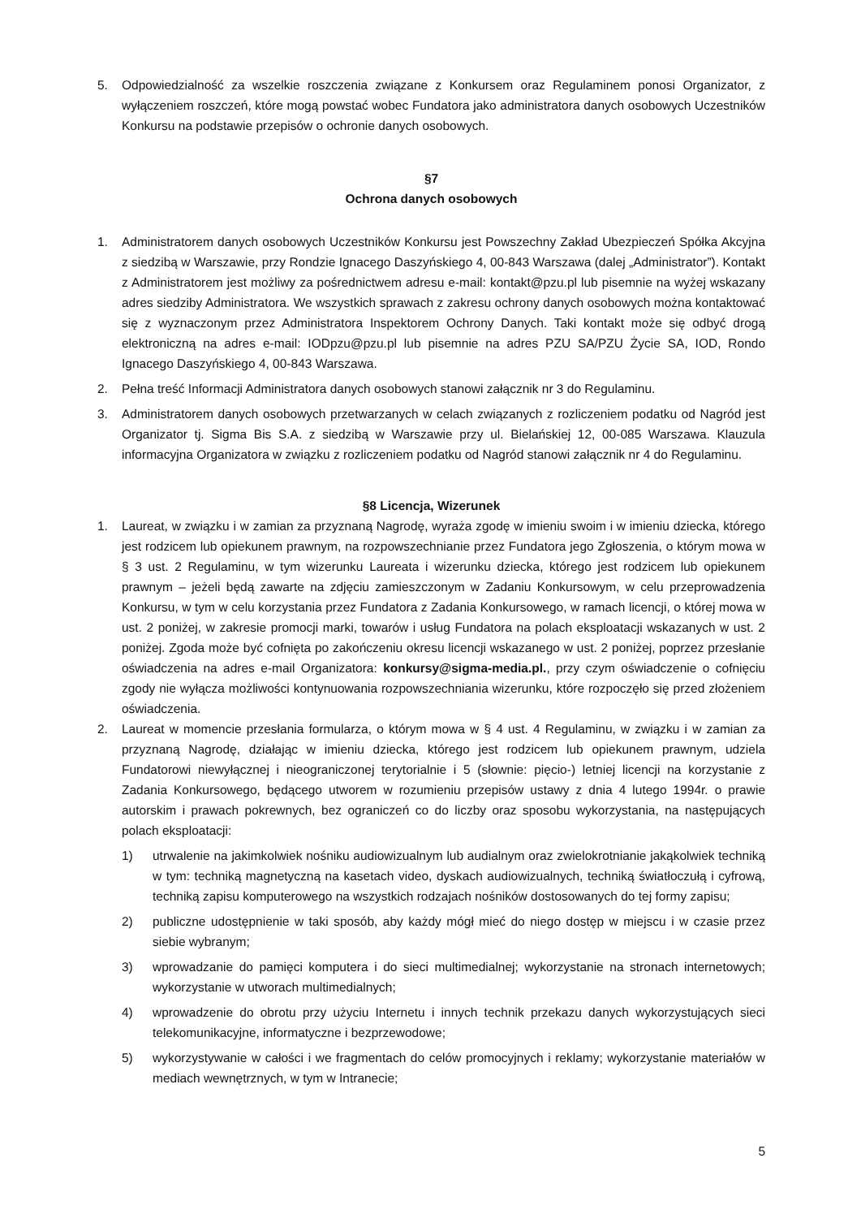5. Odpowiedzialność za wszelkie roszczenia związane z Konkursem oraz Regulaminem ponosi Organizator, z wyłączeniem roszczeń, które mogą powstać wobec Fundatora jako administratora danych osobowych Uczestników Konkursu na podstawie przepisów o ochronie danych osobowych.
§7
Ochrona danych osobowych
1. Administratorem danych osobowych Uczestników Konkursu jest Powszechny Zakład Ubezpieczeń Spółka Akcyjna z siedzibą w Warszawie, przy Rondzie Ignacego Daszyńskiego 4, 00-843 Warszawa (dalej „Administrator”). Kontakt z Administratorem jest możliwy za pośrednictwem adresu e-mail: kontakt@pzu.pl lub pisemnie na wyżej wskazany adres siedziby Administratora. We wszystkich sprawach z zakresu ochrony danych osobowych można kontaktować się z wyznaczonym przez Administratora Inspektorem Ochrony Danych. Taki kontakt może się odbyć drogą elektroniczną na adres e-mail: IODpzu@pzu.pl lub pisemnie na adres PZU SA/PZU Życie SA, IOD, Rondo Ignacego Daszyńskiego 4, 00-843 Warszawa.
2. Pełna treść Informacji Administratora danych osobowych stanowi załącznik nr 3 do Regulaminu.
3. Administratorem danych osobowych przetwarzanych w celach związanych z rozliczeniem podatku od Nagród jest Organizator tj. Sigma Bis S.A. z siedzibą w Warszawie przy ul. Bielańskiej 12, 00-085 Warszawa. Klauzula informacyjna Organizatora w związku z rozliczeniem podatku od Nagród stanowi załącznik nr 4 do Regulaminu.
§8 Licencja, Wizerunek
1. Laureat, w związku i w zamian za przyznaną Nagrodę, wyraża zgodę w imieniu swoim i w imieniu dziecka, którego jest rodzicem lub opiekunem prawnym, na rozpowszechnianie przez Fundatora jego Zgłoszenia, o którym mowa w § 3 ust. 2 Regulaminu, w tym wizerunku Laureata i wizerunku dziecka, którego jest rodzicem lub opiekunem prawnym – jeżeli będą zawarte na zdjęciu zamieszczonym w Zadaniu Konkursowym, w celu przeprowadzenia Konkursu, w tym w celu korzystania przez Fundatora z Zadania Konkursowego, w ramach licencji, o której mowa w ust. 2 poniżej, w zakresie promocji marki, towarów i usług Fundatora na polach eksploatacji wskazanych w ust. 2 poniżej. Zgoda może być cofnięta po zakończeniu okresu licencji wskazanego w ust. 2 poniżej, poprzez przesłanie oświadczenia na adres e-mail Organizatora: konkursy@sigma-media.pl., przy czym oświadczenie o cofnięciu zgody nie wyłącza możliwości kontynuowania rozpowszechniania wizerunku, które rozpoczęło się przed złożeniem oświadczenia.
2. Laureat w momencie przesłania formularza, o którym mowa w § 4 ust. 4 Regulaminu, w związku i w zamian za przyznaną Nagrodę, działając w imieniu dziecka, którego jest rodzicem lub opiekunem prawnym, udziela Fundatorowi niewyłącznej i nieograniczonej terytorialnie i 5 (słownie: pięcio-) letniej licencji na korzystanie z Zadania Konkursowego, będącego utworem w rozumieniu przepisów ustawy z dnia 4 lutego 1994r. o prawie autorskim i prawach pokrewnych, bez ograniczeń co do liczby oraz sposobu wykorzystania, na następujących polach eksploatacji:
1) utrwalenie na jakimkolwiek nośniku audiowizualnym lub audialnym oraz zwielokrotnianie jakąkolwiek techniką w tym: techniką magnetyczną na kasetach video, dyskach audiowizualnych, techniką światłoczułą i cyfrową, techniką zapisu komputerowego na wszystkich rodzajach nośników dostosowanych do tej formy zapisu;
2) publiczne udostępnienie w taki sposób, aby każdy mógł mieć do niego dostęp w miejscu i w czasie przez siebie wybranym;
3) wprowadzanie do pamięci komputera i do sieci multimedialnej; wykorzystanie na stronach internetowych; wykorzystanie w utworach multimedialnych;
4) wprowadzenie do obrotu przy użyciu Internetu i innych technik przekazu danych wykorzystujących sieci telekomunikacyjne, informatyczne i bezprzewodowe;
5) wykorzystywanie w całości i we fragmentach do celów promocyjnych i reklamy; wykorzystanie materiałów w mediach wewnętrznych, w tym w Intranecie;
5